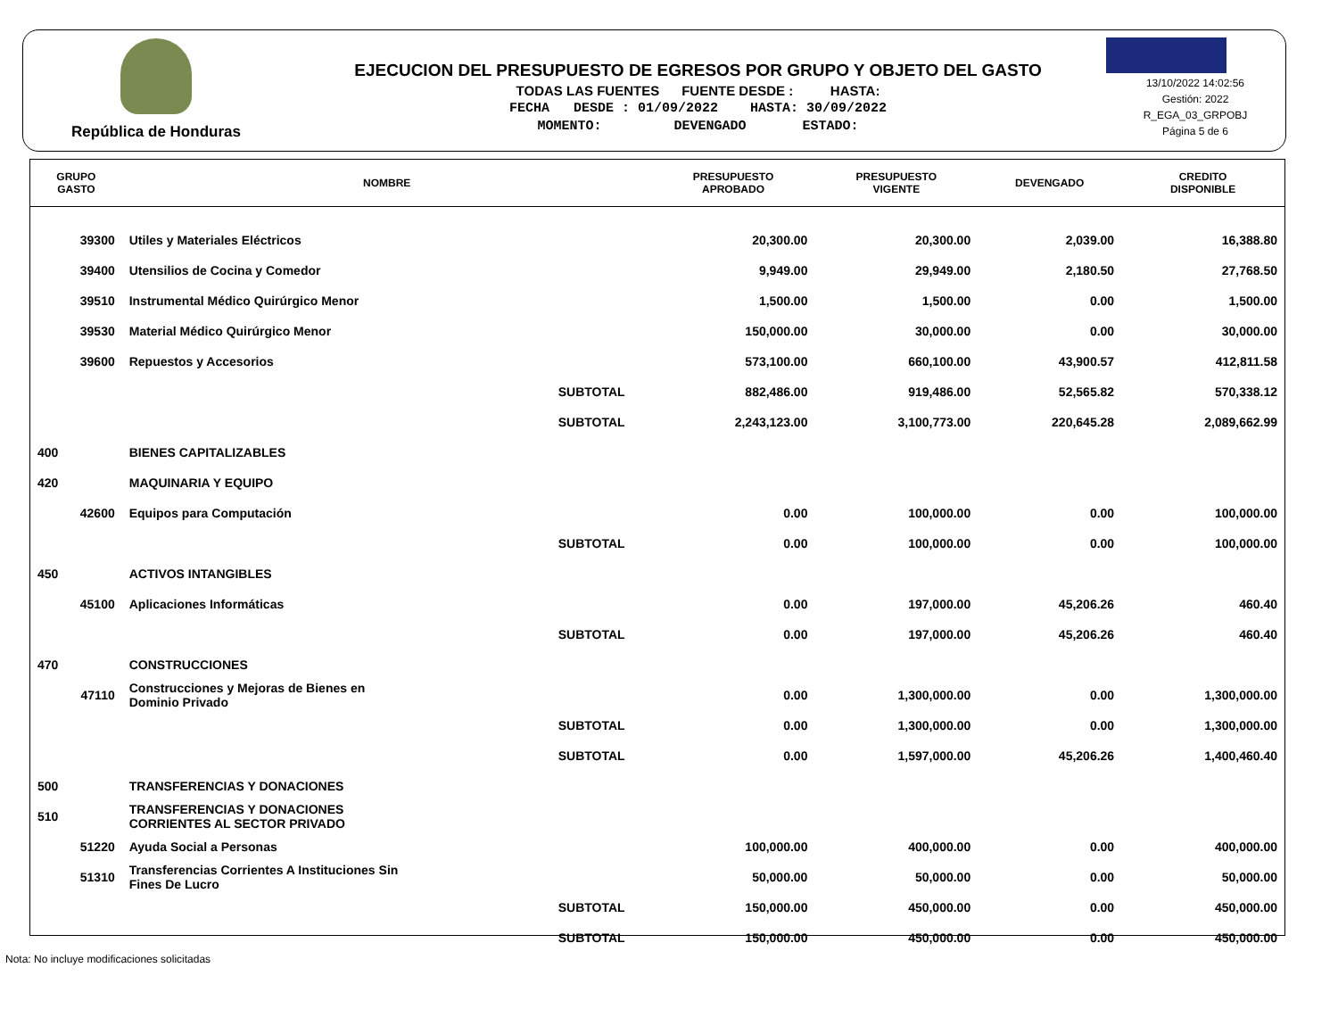República de Honduras
EJECUCION DEL PRESUPUESTO DE EGRESOS POR GRUPO Y OBJETO DEL GASTO
TODAS LAS FUENTES FUENTE DESDE : HASTA:
FECHA DESDE : 01/09/2022 HASTA: 30/09/2022
MOMENTO: DEVENGADO ESTADO:
13/10/2022 14:02:56
Gestión: 2022
R_EGA_03_GRPOBJ
Página 5 de 6
| GRUPO GASTO | NOMBRE | PRESUPUESTO APROBADO | PRESUPUESTO VIGENTE | DEVENGADO | CREDITO DISPONIBLE |
| --- | --- | --- | --- | --- | --- |
| 39300 | Utiles y Materiales Eléctricos | 20,300.00 | 20,300.00 | 2,039.00 | 16,388.80 |
| 39400 | Utensilios de Cocina y Comedor | 9,949.00 | 29,949.00 | 2,180.50 | 27,768.50 |
| 39510 | Instrumental Médico Quirúrgico Menor | 1,500.00 | 1,500.00 | 0.00 | 1,500.00 |
| 39530 | Material Médico Quirúrgico Menor | 150,000.00 | 30,000.00 | 0.00 | 30,000.00 |
| 39600 | Repuestos y Accesorios | 573,100.00 | 660,100.00 | 43,900.57 | 412,811.58 |
| | SUBTOTAL | 882,486.00 | 919,486.00 | 52,565.82 | 570,338.12 |
| | SUBTOTAL | 2,243,123.00 | 3,100,773.00 | 220,645.28 | 2,089,662.99 |
| 400 | BIENES CAPITALIZABLES | | | | |
| 420 | MAQUINARIA Y EQUIPO | | | | |
| 42600 | Equipos para Computación | 0.00 | 100,000.00 | 0.00 | 100,000.00 |
| | SUBTOTAL | 0.00 | 100,000.00 | 0.00 | 100,000.00 |
| 450 | ACTIVOS INTANGIBLES | | | | |
| 45100 | Aplicaciones Informáticas | 0.00 | 197,000.00 | 45,206.26 | 460.40 |
| | SUBTOTAL | 0.00 | 197,000.00 | 45,206.26 | 460.40 |
| 470 | CONSTRUCCIONES | | | | |
| 47110 | Construcciones y Mejoras de Bienes en Dominio Privado | 0.00 | 1,300,000.00 | 0.00 | 1,300,000.00 |
| | SUBTOTAL | 0.00 | 1,300,000.00 | 0.00 | 1,300,000.00 |
| | SUBTOTAL | 0.00 | 1,597,000.00 | 45,206.26 | 1,400,460.40 |
| 500 | TRANSFERENCIAS Y DONACIONES | | | | |
| 510 | TRANSFERENCIAS Y DONACIONES CORRIENTES AL SECTOR PRIVADO | | | | |
| 51220 | Ayuda Social a Personas | 100,000.00 | 400,000.00 | 0.00 | 400,000.00 |
| 51310 | Transferencias Corrientes A Instituciones Sin Fines De Lucro | 50,000.00 | 50,000.00 | 0.00 | 50,000.00 |
| | SUBTOTAL | 150,000.00 | 450,000.00 | 0.00 | 450,000.00 |
| | SUBTOTAL | 150,000.00 | 450,000.00 | 0.00 | 450,000.00 |
Nota: No incluye modificaciones solicitadas